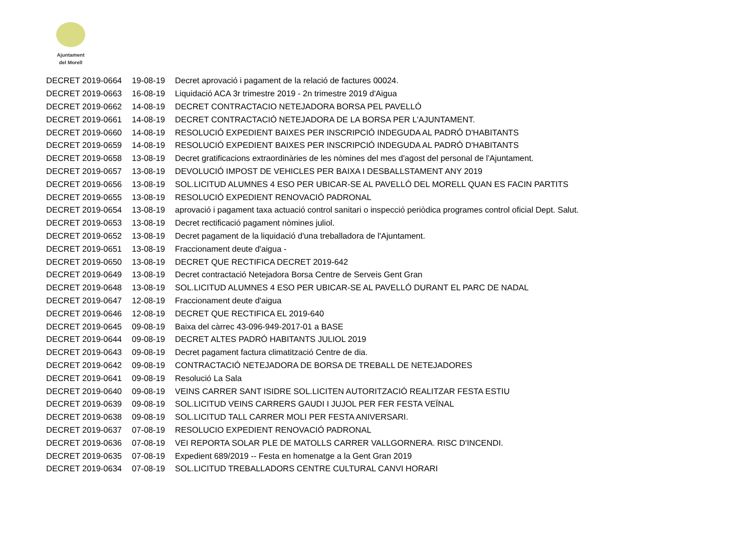Ajuntament
del Morell
| DECRET 2019-0664 | 19-08-19 | Decret aprovació i pagament de la relació de factures 00024. |
| DECRET 2019-0663 | 16-08-19 | Liquidació ACA 3r trimestre 2019 - 2n trimestre 2019 d'Aigua |
| DECRET 2019-0662 | 14-08-19 | DECRET CONTRACTACIO NETEJADORA BORSA PEL PAVELLÓ |
| DECRET 2019-0661 | 14-08-19 | DECRET CONTRACTACIÓ NETEJADORA DE LA BORSA PER L'AJUNTAMENT. |
| DECRET 2019-0660 | 14-08-19 | RESOLUCIÓ EXPEDIENT BAIXES PER INSCRIPCIÓ INDEGUDA AL PADRÓ D'HABITANTS |
| DECRET 2019-0659 | 14-08-19 | RESOLUCIÓ EXPEDIENT BAIXES PER INSCRIPCIÓ INDEGUDA AL PADRÓ D'HABITANTS |
| DECRET 2019-0658 | 13-08-19 | Decret gratificacions extraordinàries de les nòmines del mes d'agost del personal de l'Ajuntament. |
| DECRET 2019-0657 | 13-08-19 | DEVOLUCIÓ IMPOST DE VEHICLES PER BAIXA I DESBALLSTAMENT ANY 2019 |
| DECRET 2019-0656 | 13-08-19 | SOL.LICITUD ALUMNES 4 ESO PER UBICAR-SE AL PAVELLÓ DEL MORELL QUAN ES FACIN PARTITS |
| DECRET 2019-0655 | 13-08-19 | RESOLUCIÓ EXPEDIENT RENOVACIÓ PADRONAL |
| DECRET 2019-0654 | 13-08-19 | aprovació i pagament taxa actuació control sanitari o inspecció periòdica programes control oficial Dept. Salut. |
| DECRET 2019-0653 | 13-08-19 | Decret rectificació pagament nòmines juliol. |
| DECRET 2019-0652 | 13-08-19 | Decret pagament de la liquidació d'una treballadora de l'Ajuntament. |
| DECRET 2019-0651 | 13-08-19 | Fraccionament deute d'aigua - |
| DECRET 2019-0650 | 13-08-19 | DECRET QUE RECTIFICA DECRET 2019-642 |
| DECRET 2019-0649 | 13-08-19 | Decret contractació Netejadora Borsa Centre de Serveis Gent Gran |
| DECRET 2019-0648 | 13-08-19 | SOL.LICITUD ALUMNES 4 ESO PER UBICAR-SE AL PAVELLÓ DURANT EL PARC DE NADAL |
| DECRET 2019-0647 | 12-08-19 | Fraccionament deute d'aigua |
| DECRET 2019-0646 | 12-08-19 | DECRET QUE RECTIFICA EL 2019-640 |
| DECRET 2019-0645 | 09-08-19 | Baixa del càrrec 43-096-949-2017-01 a BASE |
| DECRET 2019-0644 | 09-08-19 | DECRET ALTES PADRÓ HABITANTS JULIOL 2019 |
| DECRET 2019-0643 | 09-08-19 | Decret pagament factura climatització Centre de dia. |
| DECRET 2019-0642 | 09-08-19 | CONTRACTACIÓ NETEJADORA DE BORSA DE TREBALL DE NETEJADORES |
| DECRET 2019-0641 | 09-08-19 | Resolució La Sala |
| DECRET 2019-0640 | 09-08-19 | VEINS CARRER SANT ISIDRE SOL.LICITEN AUTORITZACIÓ REALITZAR FESTA ESTIU |
| DECRET 2019-0639 | 09-08-19 | SOL.LICITUD VEINS CARRERS GAUDI I JUJOL PER FER FESTA VEÏNAL |
| DECRET 2019-0638 | 09-08-19 | SOL.LICITUD TALL CARRER MOLI PER FESTA ANIVERSARI. |
| DECRET 2019-0637 | 07-08-19 | RESOLUCIO EXPEDIENT RENOVACIÓ PADRONAL |
| DECRET 2019-0636 | 07-08-19 | VEI REPORTA SOLAR PLE DE MATOLLS CARRER VALLGORNERA. RISC D'INCENDI. |
| DECRET 2019-0635 | 07-08-19 | Expedient 689/2019 -- Festa en homenatge a la Gent Gran 2019 |
| DECRET 2019-0634 | 07-08-19 | SOL.LICITUD TREBALLADORS CENTRE CULTURAL CANVI HORARI |